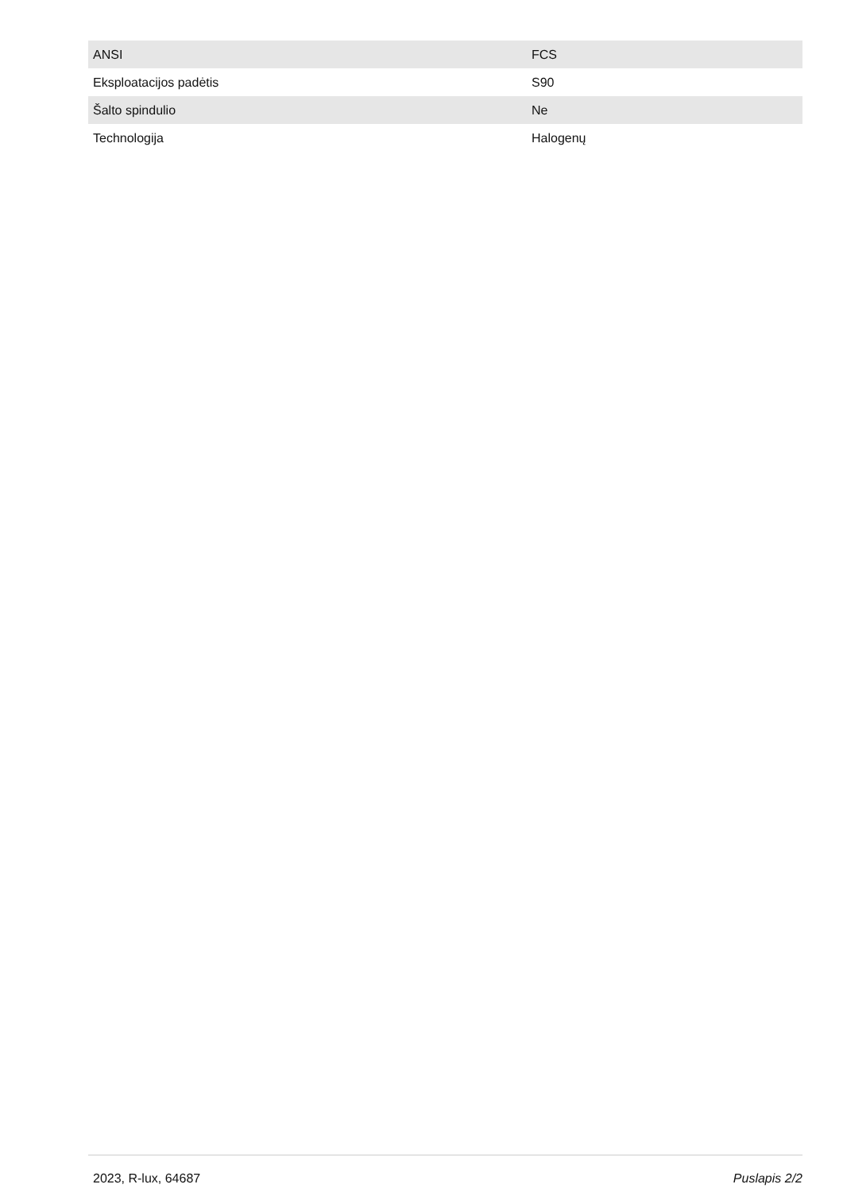| ANSI | FCS |
| Eksploatacijos padėtis | S90 |
| Šalto spindulio | Ne |
| Technologija | Halogenų |
2023, R-lux, 64687 Puslapis 2/2